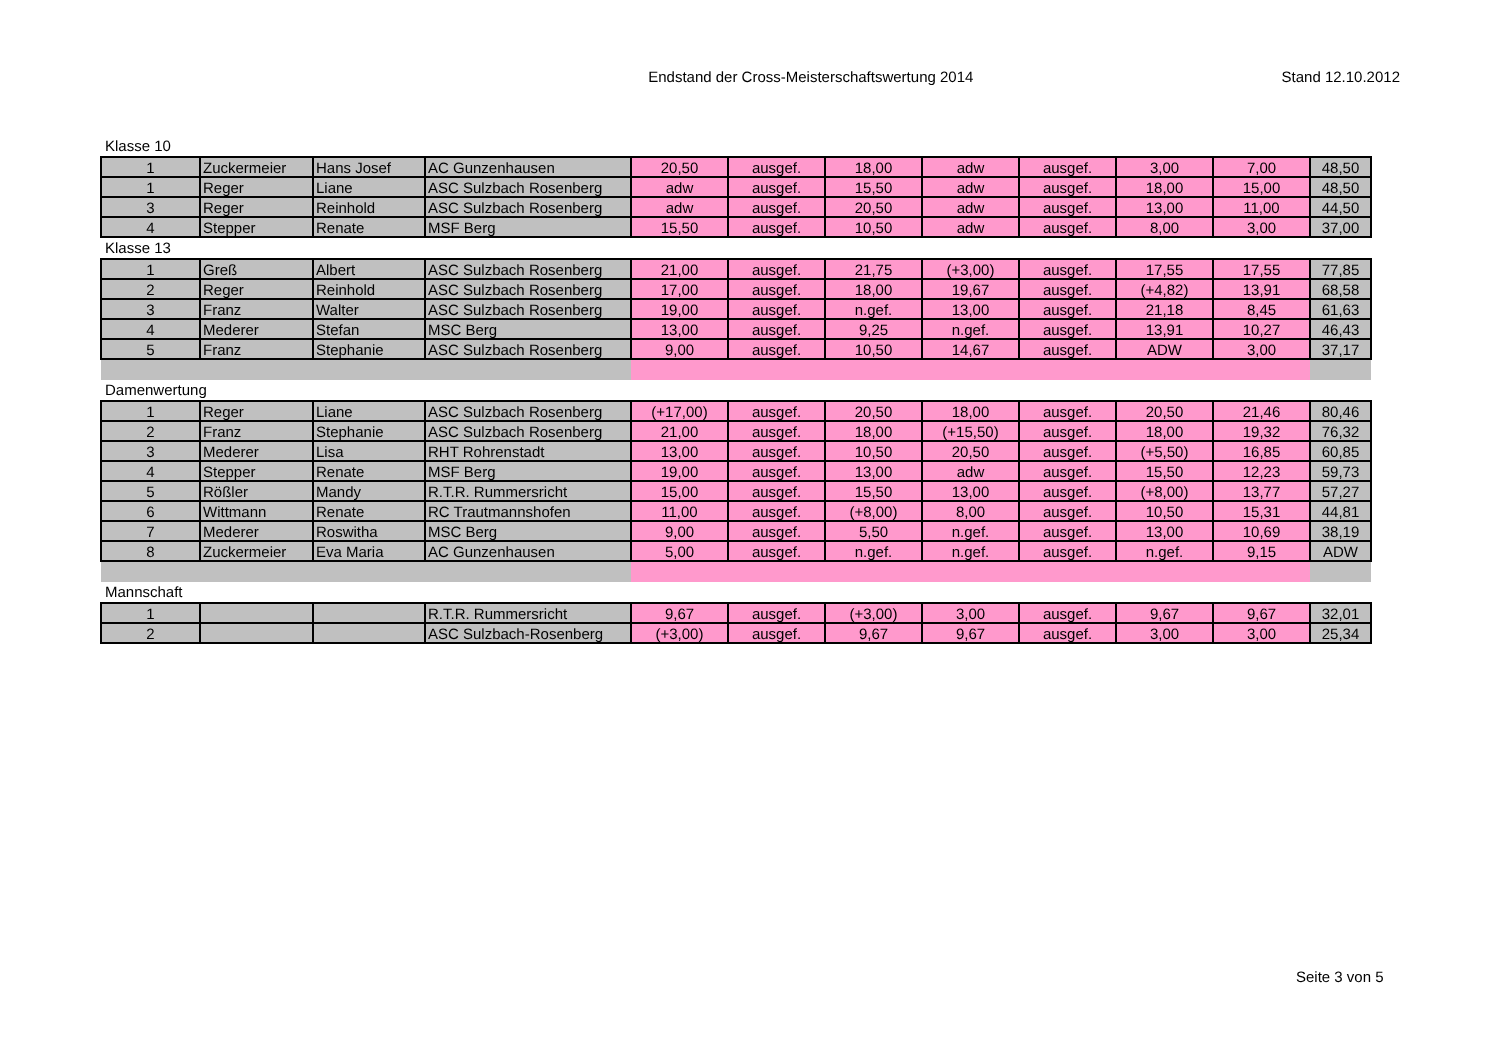Endstand der Cross-Meisterschaftswertung 2014
Stand 12.10.2012
Klasse 10
| 1 | Zuckermeier | Hans Josef | AC Gunzenhausen | 20,50 | ausgef. | 18,00 | adw | ausgef. | 3,00 | 7,00 | 48,50 |
| 1 | Reger | Liane | ASC Sulzbach Rosenberg | adw | ausgef. | 15,50 | adw | ausgef. | 18,00 | 15,00 | 48,50 |
| 3 | Reger | Reinhold | ASC Sulzbach Rosenberg | adw | ausgef. | 20,50 | adw | ausgef. | 13,00 | 11,00 | 44,50 |
| 4 | Stepper | Renate | MSF Berg | 15,50 | ausgef. | 10,50 | adw | ausgef. | 8,00 | 3,00 | 37,00 |
Klasse 13
| 1 | Greß | Albert | ASC Sulzbach Rosenberg | 21,00 | ausgef. | 21,75 | (+3,00) | ausgef. | 17,55 | 17,55 | 77,85 |
| 2 | Reger | Reinhold | ASC Sulzbach Rosenberg | 17,00 | ausgef. | 18,00 | 19,67 | ausgef. | (+4,82) | 13,91 | 68,58 |
| 3 | Franz | Walter | ASC Sulzbach Rosenberg | 19,00 | ausgef. | n.gef. | 13,00 | ausgef. | 21,18 | 8,45 | 61,63 |
| 4 | Mederer | Stefan | MSC Berg | 13,00 | ausgef. | 9,25 | n.gef. | ausgef. | 13,91 | 10,27 | 46,43 |
| 5 | Franz | Stephanie | ASC Sulzbach Rosenberg | 9,00 | ausgef. | 10,50 | 14,67 | ausgef. | ADW | 3,00 | 37,17 |
Damenwertung
| 1 | Reger | Liane | ASC Sulzbach Rosenberg | (+17,00) | ausgef. | 20,50 | 18,00 | ausgef. | 20,50 | 21,46 | 80,46 |
| 2 | Franz | Stephanie | ASC Sulzbach Rosenberg | 21,00 | ausgef. | 18,00 | (+15,50) | ausgef. | 18,00 | 19,32 | 76,32 |
| 3 | Mederer | Lisa | RHT Rohrenstadt | 13,00 | ausgef. | 10,50 | 20,50 | ausgef. | (+5,50) | 16,85 | 60,85 |
| 4 | Stepper | Renate | MSF Berg | 19,00 | ausgef. | 13,00 | adw | ausgef. | 15,50 | 12,23 | 59,73 |
| 5 | Rößler | Mandy | R.T.R. Rummersricht | 15,00 | ausgef. | 15,50 | 13,00 | ausgef. | (+8,00) | 13,77 | 57,27 |
| 6 | Wittmann | Renate | RC Trautmannshofen | 11,00 | ausgef. | (+8,00) | 8,00 | ausgef. | 10,50 | 15,31 | 44,81 |
| 7 | Mederer | Roswitha | MSC Berg | 9,00 | ausgef. | 5,50 | n.gef. | ausgef. | 13,00 | 10,69 | 38,19 |
| 8 | Zuckermeier | Eva Maria | AC Gunzenhausen | 5,00 | ausgef. | n.gef. | n.gef. | ausgef. | n.gef. | 9,15 | ADW |
Mannschaft
| 1 | | | R.T.R. Rummersricht | 9,67 | ausgef. | (+3,00) | 3,00 | ausgef. | 9,67 | 9,67 | 32,01 |
| 2 | | | ASC Sulzbach-Rosenberg | (+3,00) | ausgef. | 9,67 | 9,67 | ausgef. | 3,00 | 3,00 | 25,34 |
Seite 3 von 5